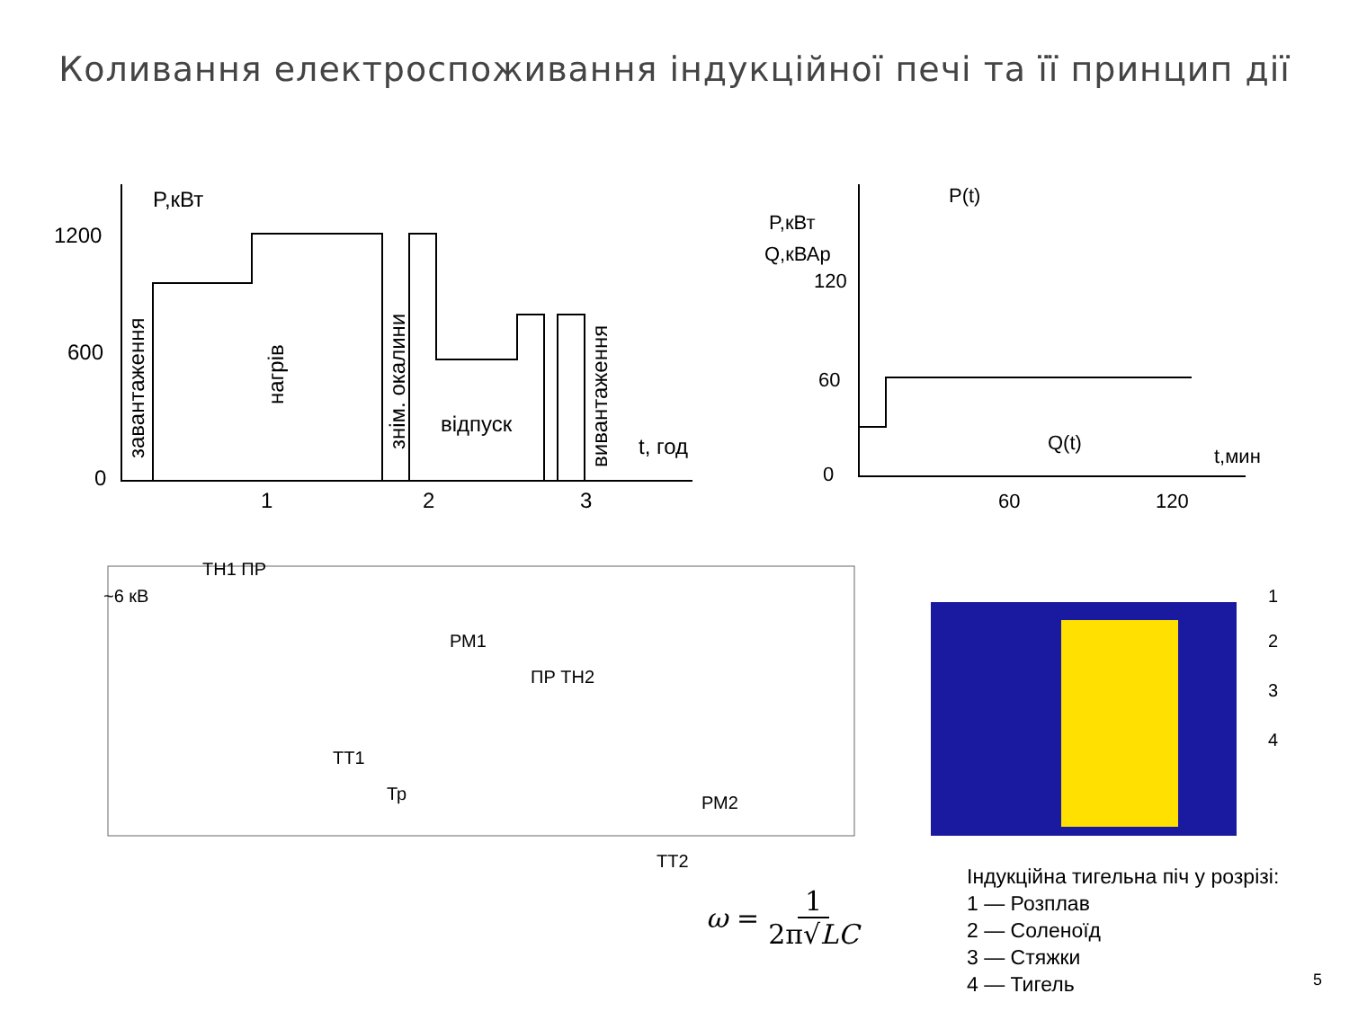Коливання електроспоживання індукційної печі та її принцип дії
P,кВт
1200
600
0
1
2
3
t, год
відпуск
завантаження
нагрів
знім. окалини
вивантаження
P(t)
P,кВт
Q,кВАр
120
60
0
60
120
t,мин
Q(t)
~6 кВ
TH1 ПР
РМ1
ПР TH2
TT1
Тр
РМ2
TT2
1
2
3
4
ω = 1 2π√LC
Індукційна тигельна піч у розрізі:
1 — Розплав
2 — Соленоїд
3 — Стяжки
4 — Тигель
5